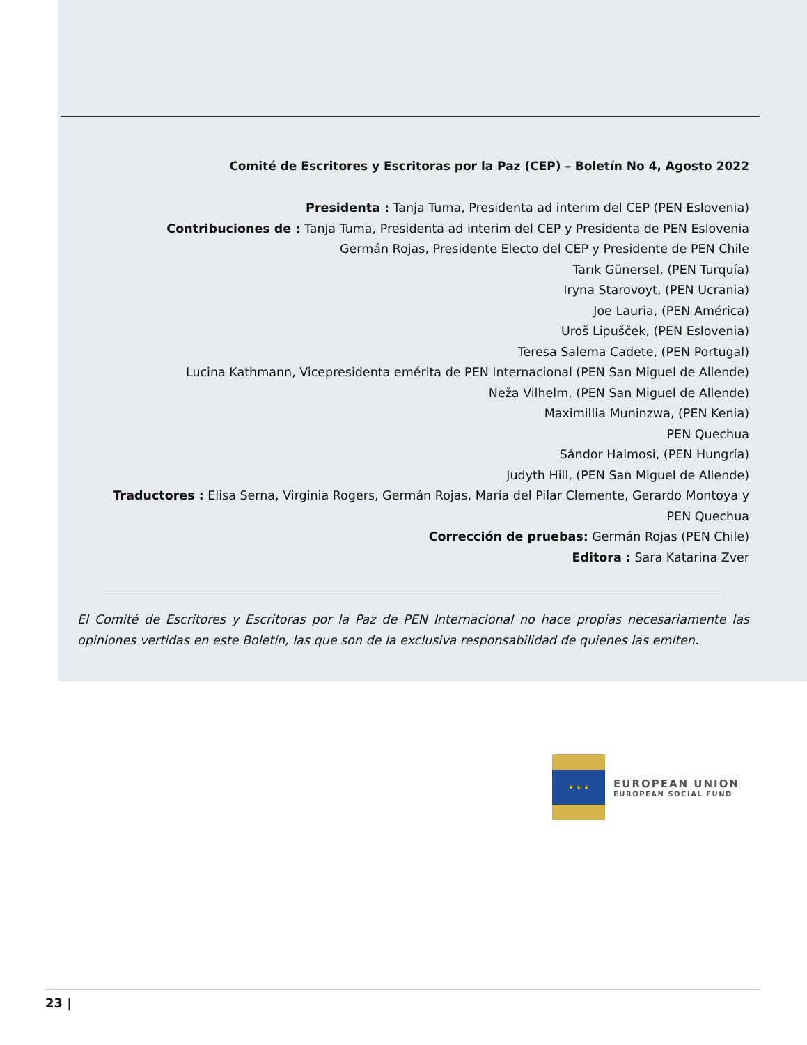Comité de Escritores y Escritoras por la Paz (CEP) – Boletín No 4, Agosto 2022
Presidenta : Tanja Tuma, Presidenta ad interim del CEP (PEN Eslovenia)
Contribuciones de : Tanja Tuma, Presidenta ad interim del CEP y Presidenta de PEN Eslovenia
Germán Rojas, Presidente Electo del CEP y Presidente de PEN Chile
Tarık Günersel, (PEN Turquía)
Iryna Starovoyt, (PEN Ucrania)
Joe Lauria, (PEN América)
Uroš Lipušček, (PEN Eslovenia)
Teresa Salema Cadete, (PEN Portugal)
Lucina Kathmann, Vicepresidenta emérita de PEN Internacional (PEN San Miguel de Allende)
Neža Vilhelm, (PEN San Miguel de Allende)
Maximillia Muninzwa, (PEN Kenia)
PEN Quechua
Sándor Halmosi, (PEN Hungría)
Judyth Hill, (PEN San Miguel de Allende)
Traductores : Elisa Serna, Virginia Rogers, Germán Rojas, María del Pilar Clemente, Gerardo Montoya y PEN Quechua
Corrección de pruebas: Germán Rojas (PEN Chile)
Editora : Sara Katarina Zver
El Comité de Escritores y Escritoras por la Paz de PEN Internacional no hace propias necesariamente las opiniones vertidas en este Boletín, las que son de la exclusiva responsabilidad de quienes las emiten.
★ ★ ★
EUROPEAN UNION
EUROPEAN SOCIAL FUND
23 |